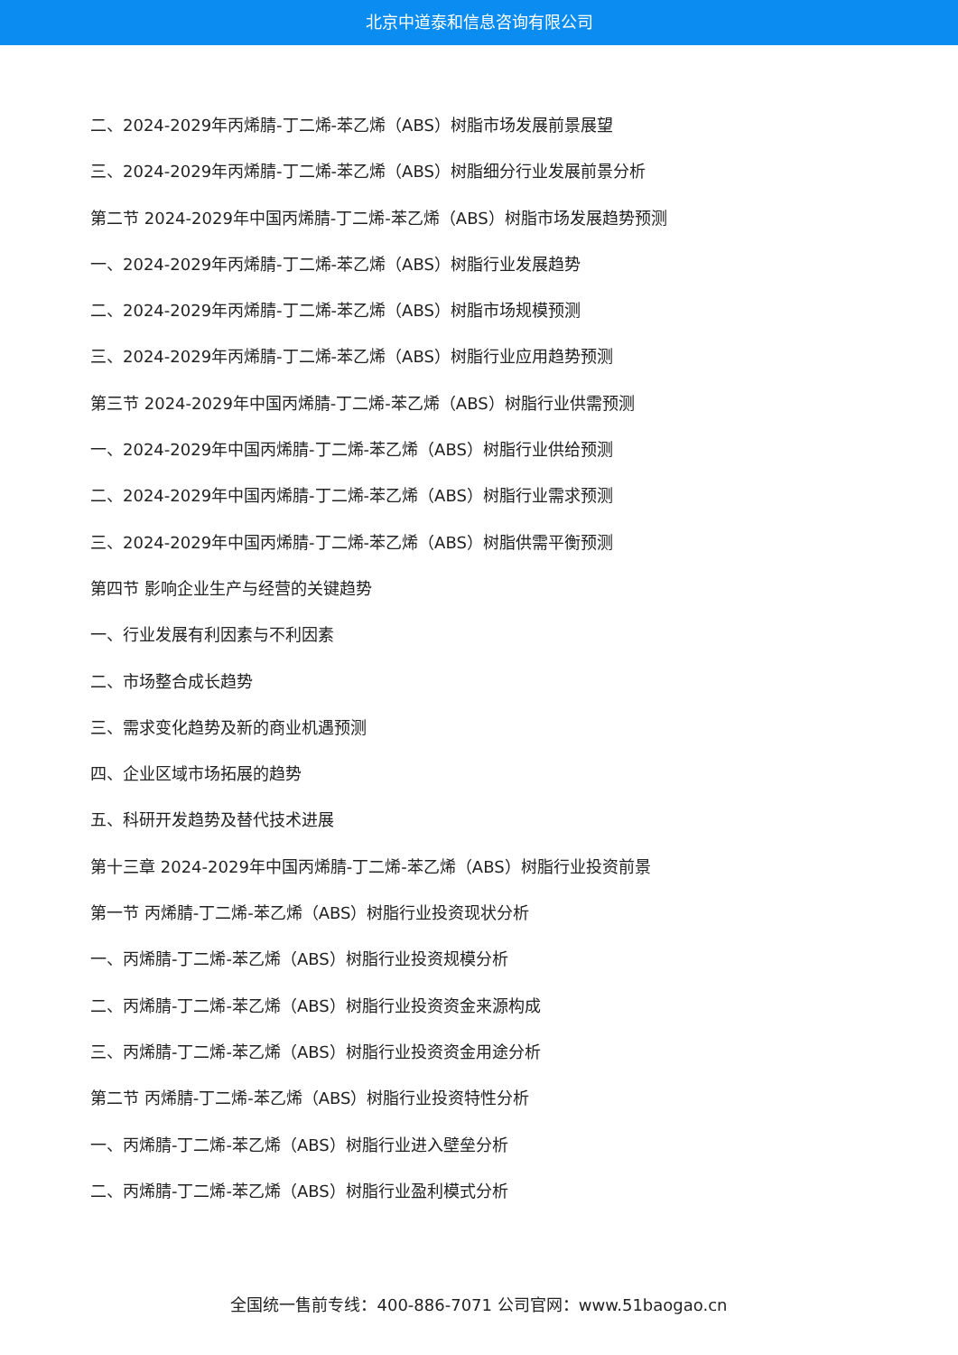北京中道泰和信息咨询有限公司
二、2024-2029年丙烯腈-丁二烯-苯乙烯（ABS）树脂市场发展前景展望
三、2024-2029年丙烯腈-丁二烯-苯乙烯（ABS）树脂细分行业发展前景分析
第二节 2024-2029年中国丙烯腈-丁二烯-苯乙烯（ABS）树脂市场发展趋势预测
一、2024-2029年丙烯腈-丁二烯-苯乙烯（ABS）树脂行业发展趋势
二、2024-2029年丙烯腈-丁二烯-苯乙烯（ABS）树脂市场规模预测
三、2024-2029年丙烯腈-丁二烯-苯乙烯（ABS）树脂行业应用趋势预测
第三节 2024-2029年中国丙烯腈-丁二烯-苯乙烯（ABS）树脂行业供需预测
一、2024-2029年中国丙烯腈-丁二烯-苯乙烯（ABS）树脂行业供给预测
二、2024-2029年中国丙烯腈-丁二烯-苯乙烯（ABS）树脂行业需求预测
三、2024-2029年中国丙烯腈-丁二烯-苯乙烯（ABS）树脂供需平衡预测
第四节 影响企业生产与经营的关键趋势
一、行业发展有利因素与不利因素
二、市场整合成长趋势
三、需求变化趋势及新的商业机遇预测
四、企业区域市场拓展的趋势
五、科研开发趋势及替代技术进展
第十三章 2024-2029年中国丙烯腈-丁二烯-苯乙烯（ABS）树脂行业投资前景
第一节 丙烯腈-丁二烯-苯乙烯（ABS）树脂行业投资现状分析
一、丙烯腈-丁二烯-苯乙烯（ABS）树脂行业投资规模分析
二、丙烯腈-丁二烯-苯乙烯（ABS）树脂行业投资资金来源构成
三、丙烯腈-丁二烯-苯乙烯（ABS）树脂行业投资资金用途分析
第二节 丙烯腈-丁二烯-苯乙烯（ABS）树脂行业投资特性分析
一、丙烯腈-丁二烯-苯乙烯（ABS）树脂行业进入壁垒分析
二、丙烯腈-丁二烯-苯乙烯（ABS）树脂行业盈利模式分析
全国统一售前专线：400-886-7071 公司官网：www.51baogao.cn